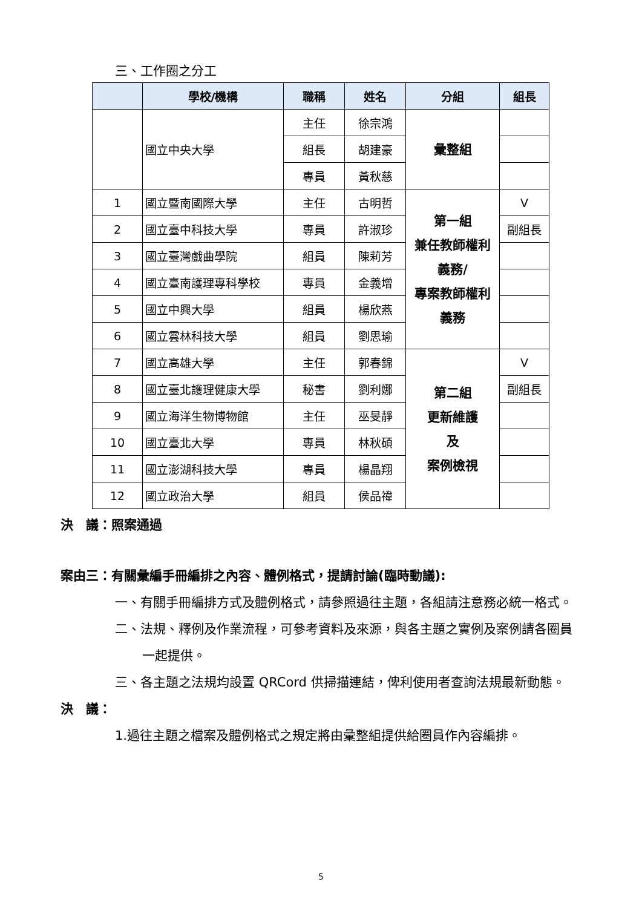三、工作圈之分工
| | 學校/機構 | 職稱 | 姓名 | 分組 | 組長 |
| --- | --- | --- | --- | --- | --- |
| | 國立中央大學 | 主任 | 徐宗鴻 | 彙整組 | |
| | | 組長 | 胡建豪 | | |
| | | 專員 | 黃秋慈 | | |
| 1 | 國立暨南國際大學 | 主任 | 古明哲 | 第一組 兼任教師權利 義務/ 專案教師權利 義務 | V |
| 2 | 國立臺中科技大學 | 專員 | 許淑珍 | | 副組長 |
| 3 | 國立臺灣戲曲學院 | 組員 | 陳莉芳 | | |
| 4 | 國立臺南護理專科學校 | 專員 | 金義增 | | |
| 5 | 國立中興大學 | 組員 | 楊欣燕 | | |
| 6 | 國立雲林科技大學 | 組員 | 劉思瑜 | | |
| 7 | 國立高雄大學 | 主任 | 郭春錦 | 第二組 更新維護 及 案例檢視 | V |
| 8 | 國立臺北護理健康大學 | 秘書 | 劉利娜 | | 副組長 |
| 9 | 國立海洋生物博物館 | 主任 | 巫旻靜 | | |
| 10 | 國立臺北大學 | 專員 | 林秋碩 | | |
| 11 | 國立澎湖科技大學 | 專員 | 楊晶翔 | | |
| 12 | 國立政治大學 | 組員 | 侯品禕 | | |
決　議：照案通過
案由三：有關彙編手冊編排之內容、體例格式，提請討論(臨時動議):
一、有關手冊編排方式及體例格式，請參照過往主題，各組請注意務必統一格式。
二、法規、釋例及作業流程，可參考資料及來源，與各主題之實例及案例請各圈員一起提供。
三、各主題之法規均設置 QRCord 供掃描連結，俾利使用者查詢法規最新動態。
決　議：
1.過往主題之檔案及體例格式之規定將由彙整組提供給圈員作內容編排。
5